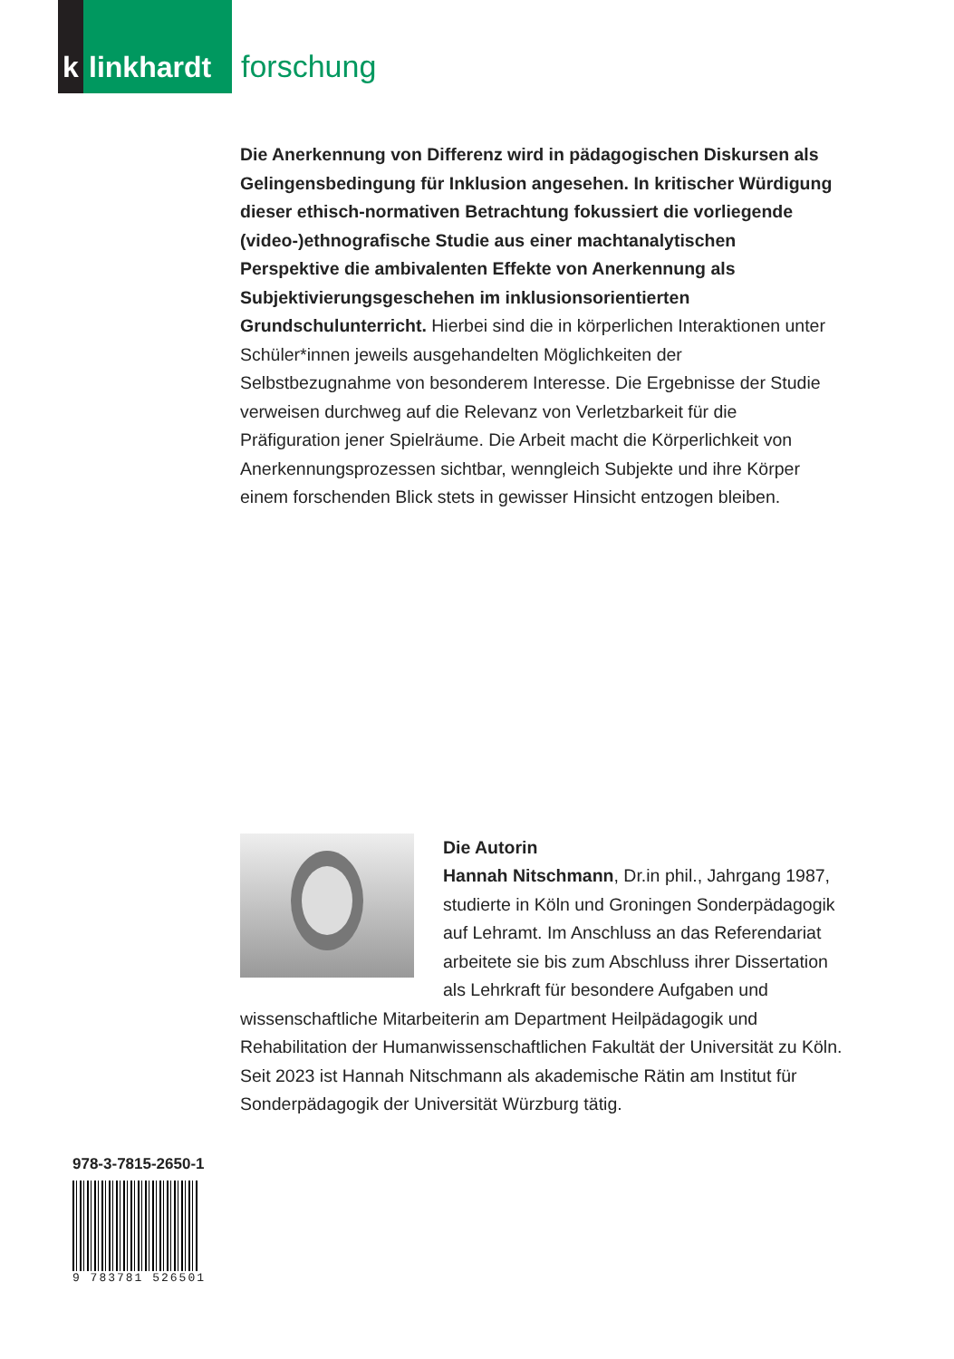k
linkhardt
forschung
Die Anerkennung von Differenz wird in pädagogischen Diskursen als Gelingensbedingung für Inklusion angesehen. In kritischer Würdigung dieser ethisch-normativen Betrachtung fokussiert die vorliegende (video-)ethnografische Studie aus einer machtanalytischen Perspektive die ambivalenten Effekte von Anerkennung als Subjektivierungsgeschehen im inklusionsorientierten Grundschulunterricht. Hierbei sind die in körperlichen Interaktionen unter Schüler*innen jeweils ausgehandelten Möglichkeiten der Selbstbezugnahme von besonderem Interesse. Die Ergebnisse der Studie verweisen durchweg auf die Relevanz von Verletzbarkeit für die Präfiguration jener Spielräume. Die Arbeit macht die Körperlichkeit von Anerkennungsprozessen sichtbar, wenngleich Subjekte und ihre Körper einem forschenden Blick stets in gewisser Hinsicht entzogen bleiben.
Die Autorin
Hannah Nitschmann, Dr.in phil., Jahrgang 1987, studierte in Köln und Groningen Sonderpädagogik auf Lehramt. Im Anschluss an das Referendariat arbeitete sie bis zum Abschluss ihrer Dissertation als Lehrkraft für besondere Aufgaben und wissenschaftliche Mitarbeiterin am Department Heilpädagogik und Rehabilitation der Humanwissenschaftlichen Fakultät der Universität zu Köln. Seit 2023 ist Hannah Nitschmann als akademische Rätin am Institut für Sonderpädagogik der Universität Würzburg tätig.
978-3-7815-2650-1
9 783781 526501